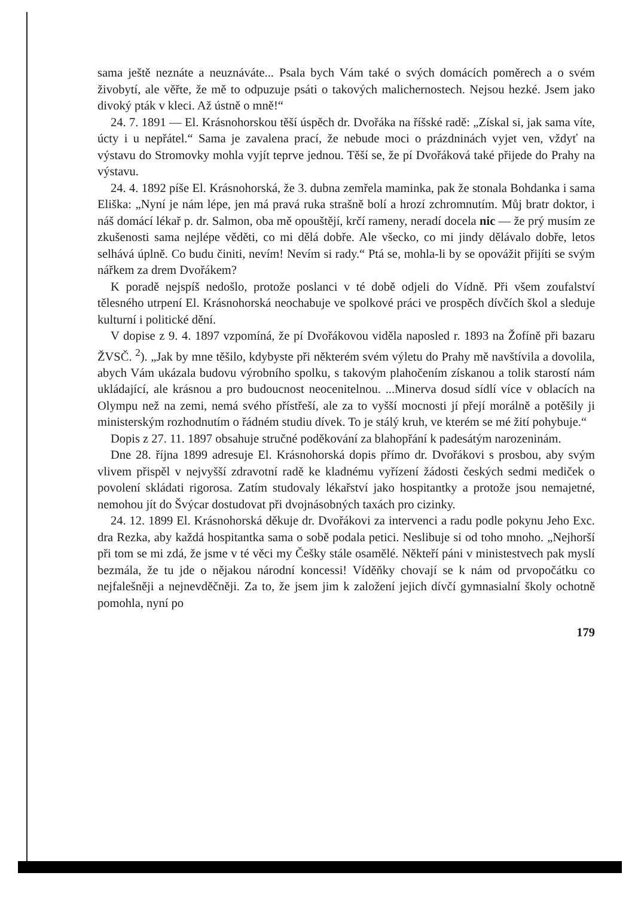sama ještě neznáte a neuznáváte... Psala bych Vám také o svých domácích poměrech a o svém živobytí, ale věřte, že mě to odpuzuje psáti o takových malichernostech. Nejsou hezké. Jsem jako divoký pták v kleci. Až ústně o mně!“
24. 7. 1891 — El. Krásnohorskou těší úspěch dr. Dvořáka na říšské radě: „Získal si, jak sama víte, úcty i u nepřátel.“ Sama je zavalena prací, že nebude moci o prázdninách vyjet ven, vždyť na výstavu do Stromovky mohla vyjít teprve jednou. Těší se, že pí Dvořáková také přijede do Prahy na výstavu.
24. 4. 1892 píše El. Krásnohorská, že 3. dubna zemřela maminka, pak že stonala Bohdanka i sama Eliška: „Nyní je nám lépe, jen má pravá ruka strašně bolí a hrozí zchromnutím. Můj bratr doktor, i náš domácí lékař p. dr. Salmon, oba mě opouštějí, krčí rameny, neradí docela nic — že prý musím ze zkušenosti sama nejlépe věděti, co mi dělá dobře. Ale všecko, co mi jindy dělávalo dobře, letos selhává úplně. Co budu činiti, nevím! Nevím si rady.“ Ptá se, mohla-li by se opovážit přijíti se svým nářkem za drem Dvořákem?
K poradě nejspíš nedošlo, protože poslanci v té době odjeli do Vídně. Při všem zoufalství tělesného utrpení El. Krásnohorská neochabuje ve spolkové práci ve prospěch dívčích škol a sleduje kulturní i politické dění.
V dopise z 9. 4. 1897 vzpomíná, že pí Dvořákovou viděla naposled r. 1893 na Žofíně při bazaru ŽVSČ. <sup>2</sup>). „Jak by mne těšilo, kdybyste při některém svém výletu do Prahy mě navštívila a dovolila, abych Vám ukázala budovu výrobního spolku, s takovým plahočením získanou a tolik starostí nám ukládající, ale krásnou a pro budoucnost neocenitelnou. ...Minerva dosud sídlí více v oblacích na Olympu než na zemi, nemá svého přístřeší, ale za to vyšší mocnosti jí přejí morálně a potěšily ji ministerským rozhodnutím o řádném studiu dívek. To je stálý kruh, ve kterém se mé žití pohybuje.“
Dopis z 27. 11. 1897 obsahuje stručné poděkování za blahopřání k padesátým narozeninám.
Dne 28. října 1899 adresuje El. Krásnohorská dopis přímo dr. Dvořákovi s prosbou, aby svým vlivem přispěl v nejvyšší zdravotní radě ke kladnému vyřízení žádosti českých sedmi mediček o povolení skládati rigorosa. Zatím studovaly lékařství jako hospitantky a protože jsou nemajetné, nemohou jít do Švýcar dostudovat při dvojnásobných taxách pro cizinky.
24. 12. 1899 El. Krásnohorská děkuje dr. Dvořákovi za intervenci a radu podle pokynu Jeho Exc. dra Rezka, aby každá hospitantka sama o sobě podala petici. Neslibuje si od toho mnoho. „Nejhorší při tom se mi zdá, že jsme v té věci my Češky stále osamělé. Někteří páni v ministestvech pak myslí bezmála, že tu jde o nějakou národní koncessi! Víděňky chovají se k nám od prvopočátku co nejfalešněji a nejnevděčněji. Za to, že jsem jim k založení jejich dívčí gymnasialní školy ochotně pomohla, nyní po
179